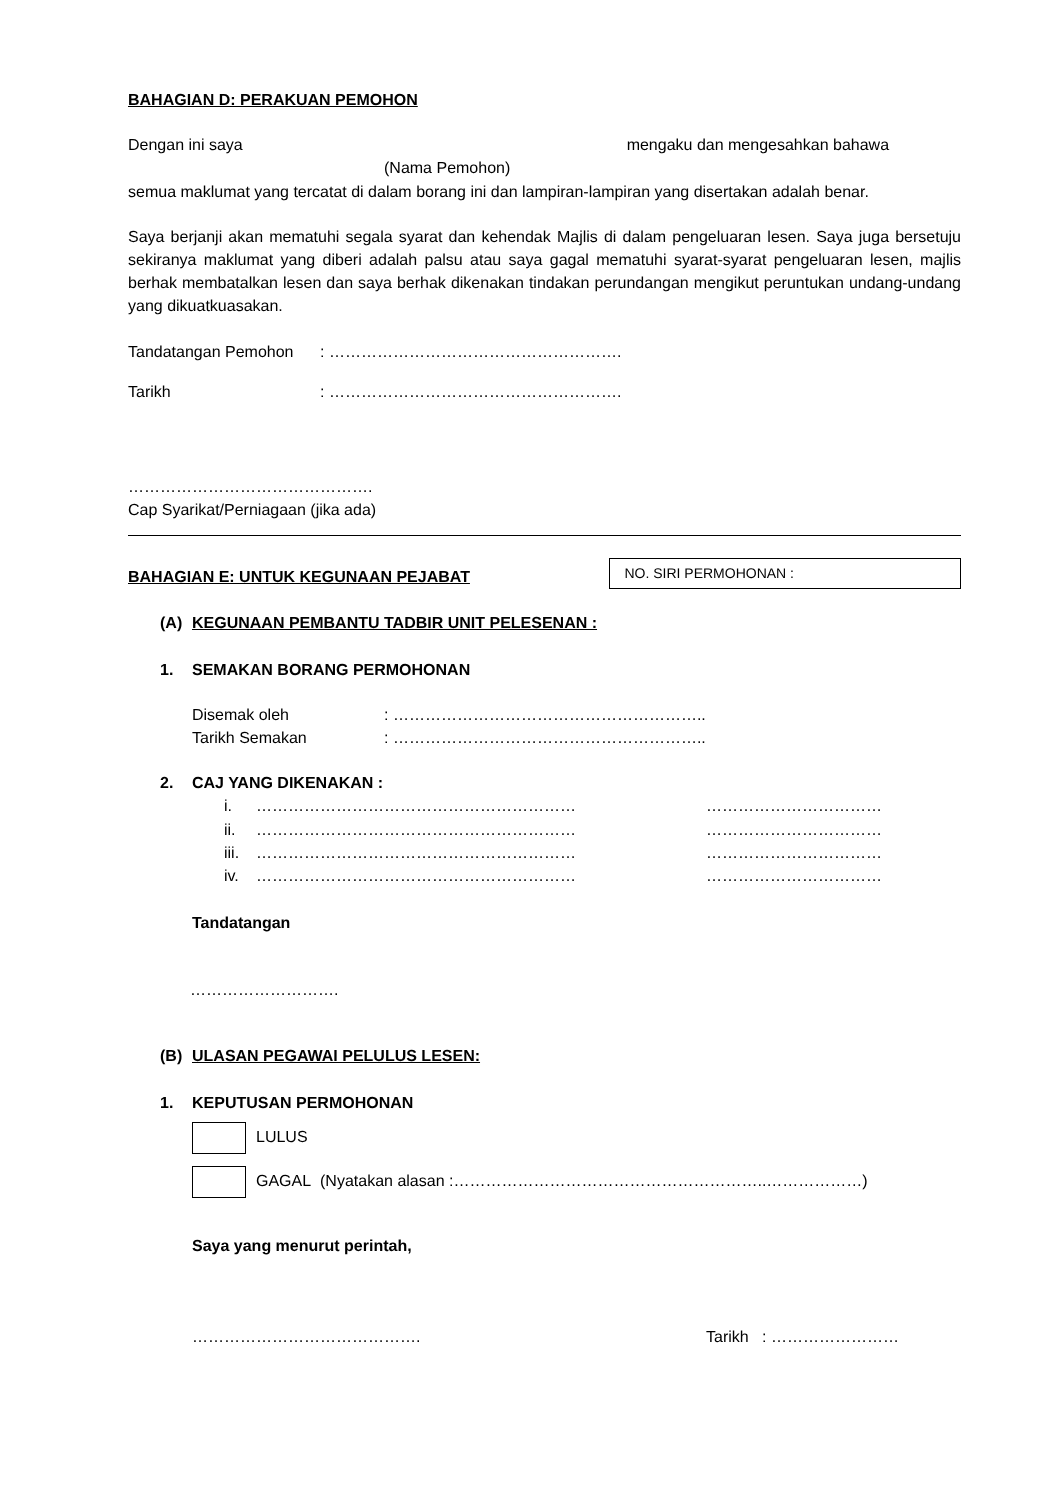BAHAGIAN D: PERAKUAN PEMOHON
Dengan ini saya mengaku dan mengesahkan bahawa
(Nama Pemohon)
semua maklumat yang tercatat di dalam borang ini dan lampiran-lampiran yang disertakan adalah benar.
Saya berjanji akan mematuhi segala syarat dan kehendak Majlis di dalam pengeluaran lesen. Saya juga bersetuju sekiranya maklumat yang diberi adalah palsu atau saya gagal mematuhi syarat-syarat pengeluaran lesen, majlis berhak membatalkan lesen dan saya berhak dikenakan tindakan perundangan mengikut peruntukan undang-undang yang dikuatkuasakan.
Tandatangan Pemohon: ……………………………………………….
Tarikh: ……………………………………………….
……………………………………….
Cap Syarikat/Perniagaan (jika ada)
BAHAGIAN E: UNTUK KEGUNAAN PEJABAT
NO. SIRI PERMOHONAN :
(A) KEGUNAAN PEMBANTU TADBIR UNIT PELESENAN :
1. SEMAKAN BORANG PERMOHONAN
Disemak oleh: …………………………………………………..
Tarikh Semakan: …………………………………………………..
2. CAJ YANG DIKENAKAN :
i. …………………………………………………… ……………………………
ii. …………………………………………………… ……………………………
iii. …………………………………………………… ……………………………
iv. …………………………………………………… ……………………………
Tandatangan
……………………….
(B) ULASAN PEGAWAI PELULUS LESEN:
1. KEPUTUSAN PERMOHONAN
LULUS
GAGAL (Nyatakan alasan :…………………………………………………..………………)
Saya yang menurut perintah,
……………………………………. Tarikh : ……………………